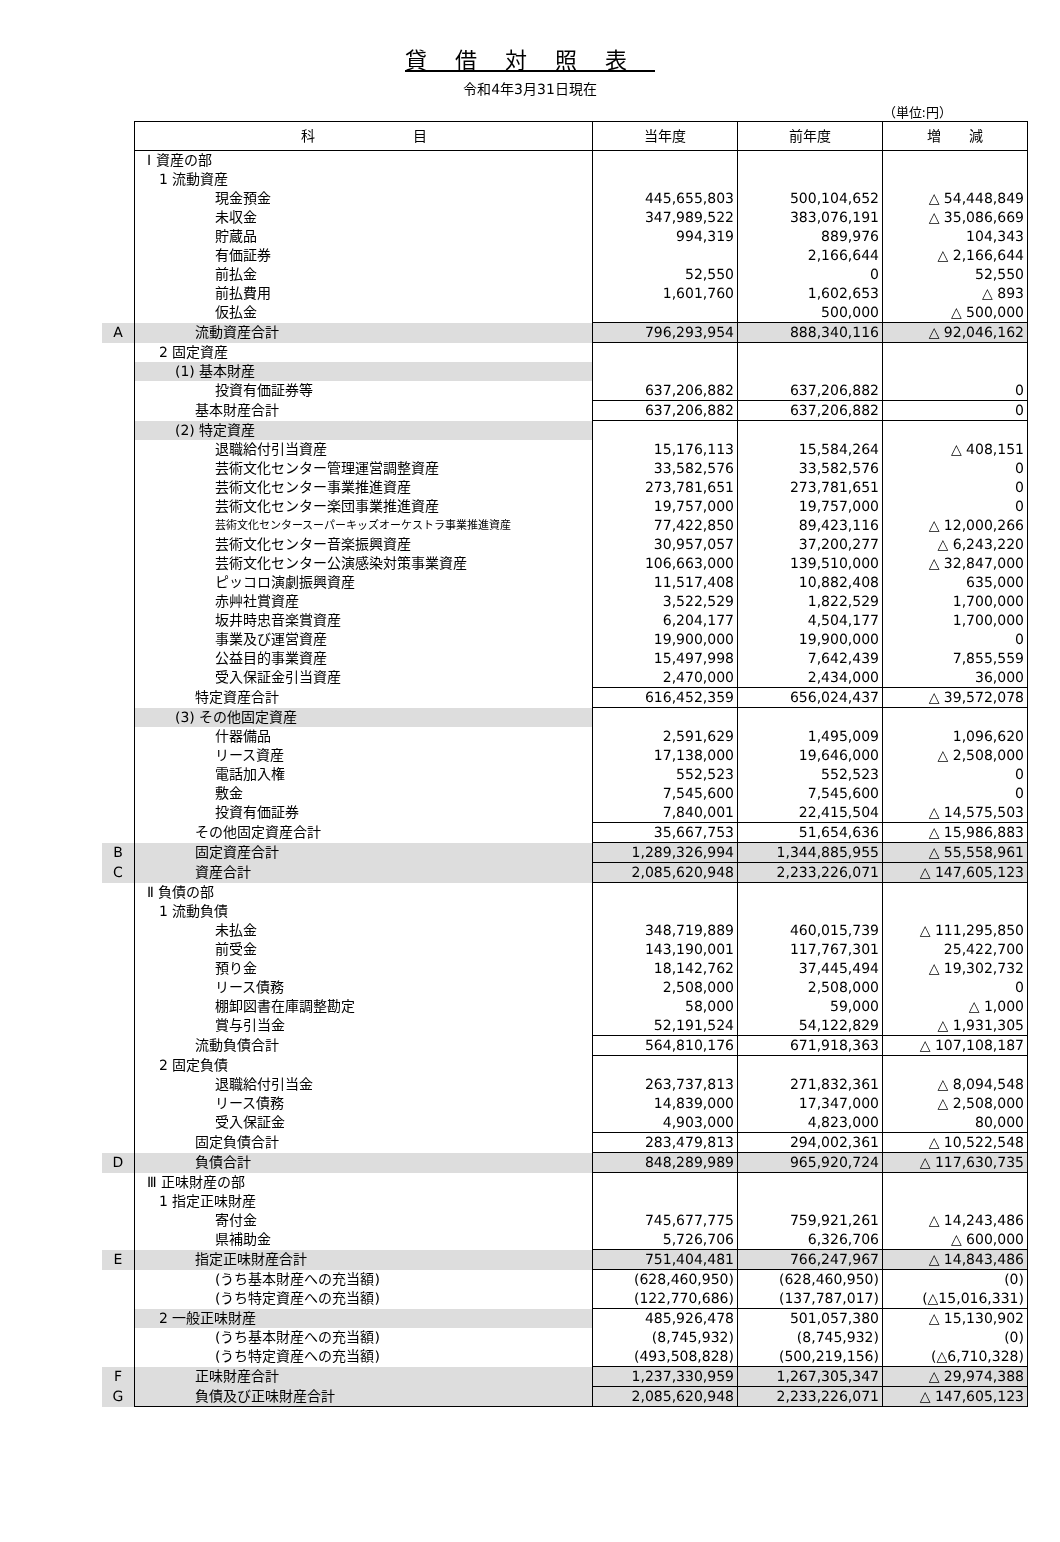貸借対照表
令和4年3月31日現在
（単位:円）
| | 科 目 | 当年度 | 前年度 | 増 減 |
| | Ⅰ 資産の部 | | | |
| | 1 流動資産 | | | |
| | 現金預金 | 445,655,803 | 500,104,652 | △ 54,448,849 |
| | 未収金 | 347,989,522 | 383,076,191 | △ 35,086,669 |
| | 貯蔵品 | 994,319 | 889,976 | 104,343 |
| | 有価証券 | | 2,166,644 | △ 2,166,644 |
| | 前払金 | 52,550 | 0 | 52,550 |
| | 前払費用 | 1,601,760 | 1,602,653 | △ 893 |
| | 仮払金 | | 500,000 | △ 500,000 |
| A | 流動資産合計 | 796,293,954 | 888,340,116 | △ 92,046,162 |
| | 2 固定資産 | | | |
| | (1) 基本財産 | | | |
| | 投資有価証券等 | 637,206,882 | 637,206,882 | 0 |
| | 基本財産合計 | 637,206,882 | 637,206,882 | 0 |
| | (2) 特定資産 | | | |
| | 退職給付引当資産 | 15,176,113 | 15,584,264 | △ 408,151 |
| | 芸術文化センター管理運営調整資産 | 33,582,576 | 33,582,576 | 0 |
| | 芸術文化センター事業推進資産 | 273,781,651 | 273,781,651 | 0 |
| | 芸術文化センター楽団事業推進資産 | 19,757,000 | 19,757,000 | 0 |
| | 芸術文化センタースーパーキッズオーケストラ事業推進資産 | 77,422,850 | 89,423,116 | △ 12,000,266 |
| | 芸術文化センター音楽振興資産 | 30,957,057 | 37,200,277 | △ 6,243,220 |
| | 芸術文化センター公演感染対策事業資産 | 106,663,000 | 139,510,000 | △ 32,847,000 |
| | ピッコロ演劇振興資産 | 11,517,408 | 10,882,408 | 635,000 |
| | 赤艸社賞資産 | 3,522,529 | 1,822,529 | 1,700,000 |
| | 坂井時忠音楽賞資産 | 6,204,177 | 4,504,177 | 1,700,000 |
| | 事業及び運営資産 | 19,900,000 | 19,900,000 | 0 |
| | 公益目的事業資産 | 15,497,998 | 7,642,439 | 7,855,559 |
| | 受入保証金引当資産 | 2,470,000 | 2,434,000 | 36,000 |
| | 特定資産合計 | 616,452,359 | 656,024,437 | △ 39,572,078 |
| | (3) その他固定資産 | | | |
| | 什器備品 | 2,591,629 | 1,495,009 | 1,096,620 |
| | リース資産 | 17,138,000 | 19,646,000 | △ 2,508,000 |
| | 電話加入権 | 552,523 | 552,523 | 0 |
| | 敷金 | 7,545,600 | 7,545,600 | 0 |
| | 投資有価証券 | 7,840,001 | 22,415,504 | △ 14,575,503 |
| | その他固定資産合計 | 35,667,753 | 51,654,636 | △ 15,986,883 |
| B | 固定資産合計 | 1,289,326,994 | 1,344,885,955 | △ 55,558,961 |
| C | 資産合計 | 2,085,620,948 | 2,233,226,071 | △ 147,605,123 |
| | Ⅱ 負債の部 | | | |
| | 1 流動負債 | | | |
| | 未払金 | 348,719,889 | 460,015,739 | △ 111,295,850 |
| | 前受金 | 143,190,001 | 117,767,301 | 25,422,700 |
| | 預り金 | 18,142,762 | 37,445,494 | △ 19,302,732 |
| | リース債務 | 2,508,000 | 2,508,000 | 0 |
| | 棚卸図書在庫調整勘定 | 58,000 | 59,000 | △ 1,000 |
| | 賞与引当金 | 52,191,524 | 54,122,829 | △ 1,931,305 |
| | 流動負債合計 | 564,810,176 | 671,918,363 | △ 107,108,187 |
| | 2 固定負債 | | | |
| | 退職給付引当金 | 263,737,813 | 271,832,361 | △ 8,094,548 |
| | リース債務 | 14,839,000 | 17,347,000 | △ 2,508,000 |
| | 受入保証金 | 4,903,000 | 4,823,000 | 80,000 |
| | 固定負債合計 | 283,479,813 | 294,002,361 | △ 10,522,548 |
| D | 負債合計 | 848,289,989 | 965,920,724 | △ 117,630,735 |
| | Ⅲ 正味財産の部 | | | |
| | 1 指定正味財産 | | | |
| | 寄付金 | 745,677,775 | 759,921,261 | △ 14,243,486 |
| | 県補助金 | 5,726,706 | 6,326,706 | △ 600,000 |
| E | 指定正味財産合計 | 751,404,481 | 766,247,967 | △ 14,843,486 |
| | (うち基本財産への充当額) | (628,460,950) | (628,460,950) | (0) |
| | (うち特定資産への充当額) | (122,770,686) | (137,787,017) | (△15,016,331) |
| | 2 一般正味財産 | 485,926,478 | 501,057,380 | △ 15,130,902 |
| | (うち基本財産への充当額) | (8,745,932) | (8,745,932) | (0) |
| | (うち特定資産への充当額) | (493,508,828) | (500,219,156) | (△6,710,328) |
| F | 正味財産合計 | 1,237,330,959 | 1,267,305,347 | △ 29,974,388 |
| G | 負債及び正味財産合計 | 2,085,620,948 | 2,233,226,071 | △ 147,605,123 |